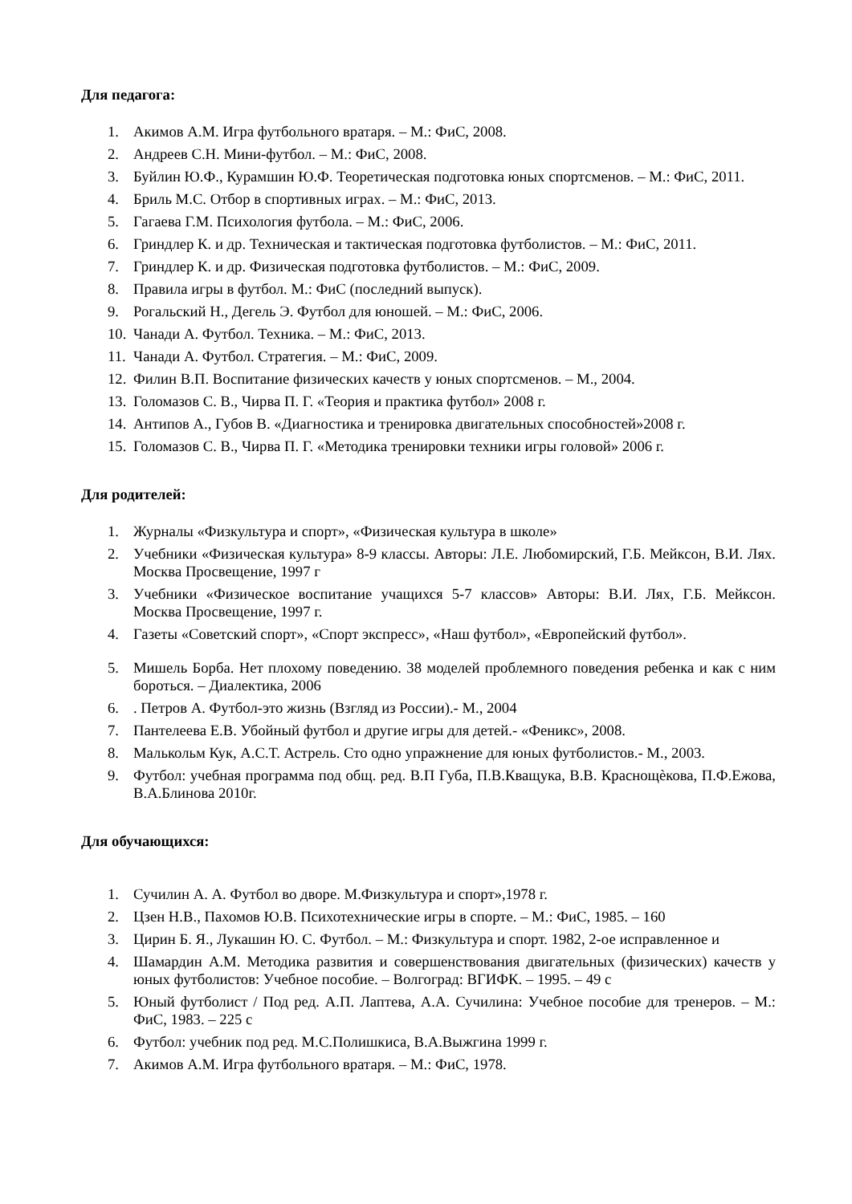Для педагога:
1. Акимов А.М. Игра футбольного вратаря. – М.: ФиС, 2008.
2. Андреев С.Н. Мини-футбол. – М.: ФиС, 2008.
3. Буйлин Ю.Ф., Курамшин Ю.Ф. Теоретическая подготовка юных спортсменов. – М.: ФиС, 2011.
4. Бриль М.С. Отбор в спортивных играх. – М.: ФиС, 2013.
5. Гагаева Г.М. Психология футбола. – М.: ФиС, 2006.
6. Гриндлер К. и др. Техническая и тактическая подготовка футболистов. – М.: ФиС, 2011.
7. Гриндлер К. и др. Физическая подготовка футболистов. – М.: ФиС, 2009.
8. Правила игры в футбол. М.: ФиС (последний выпуск).
9. Рогальский Н., Дегель Э. Футбол для юношей. – М.: ФиС, 2006.
10. Чанади А. Футбол. Техника. – М.: ФиС, 2013.
11. Чанади А. Футбол. Стратегия. – М.: ФиС, 2009.
12. Филин В.П. Воспитание физических качеств у юных спортсменов. – М., 2004.
13. Голомазов С. В., Чирва П. Г. «Теория и практика футбол» 2008 г.
14. Антипов А., Губов В. «Диагностика и тренировка двигательных способностей»2008 г.
15. Голомазов С. В., Чирва П. Г. «Методика тренировки техники игры головой» 2006 г.
Для родителей:
1. Журналы «Физкультура и спорт», «Физическая культура в школе»
2. Учебники «Физическая культура» 8-9 классы. Авторы: Л.Е. Любомирский, Г.Б. Мейксон, В.И. Лях. Москва Просвещение, 1997 г
3. Учебники «Физическое воспитание учащихся 5-7 классов» Авторы: В.И. Лях, Г.Б. Мейксон. Москва Просвещение, 1997 г.
4. Газеты «Советский спорт», «Спорт экспресс», «Наш футбол», «Европейский футбол».
5. Мишель Борба. Нет плохому поведению. 38 моделей проблемного поведения ребенка и как с ним бороться. – Диалектика, 2006
6.. Петров А. Футбол-это жизнь (Взгляд из России).- М., 2004
7. Пантелеева Е.В. Убойный футбол и другие игры для детей.- «Феникс», 2008.
8. Малькольм Кук, А.С.Т. Астрель. Сто одно упражнение для юных футболистов.- М., 2003.
9. Футбол: учебная программа под общ. ред. В.П Губа, П.В.Кващука, В.В. Краснощѐкова, П.Ф.Ежова, В.А.Блинова 2010г.
Для обучающихся:
1. Сучилин А. А. Футбол во дворе. М.Физкультура и спорт»,1978 г.
2. Цзен Н.В., Пахомов Ю.В. Психотехнические игры в спорте. – М.: ФиС, 1985. – 160
3. Цирин Б. Я., Лукашин Ю. С. Футбол. – М.: Физкультура и спорт. 1982, 2-ое исправленное и
4. Шамардин А.М. Методика развития и совершенствования двигательных (физических) качеств у юных футболистов: Учебное пособие. – Волгоград: ВГИФК. – 1995. – 49 с
5. Юный футболист / Под ред. А.П. Лаптева, А.А. Сучилина: Учебное пособие для тренеров. – М.: ФиС, 1983. – 225 с
6. Футбол: учебник под ред. М.С.Полишкиса, В.А.Выжгина 1999 г.
7. Акимов А.М. Игра футбольного вратаря. – М.: ФиС, 1978.